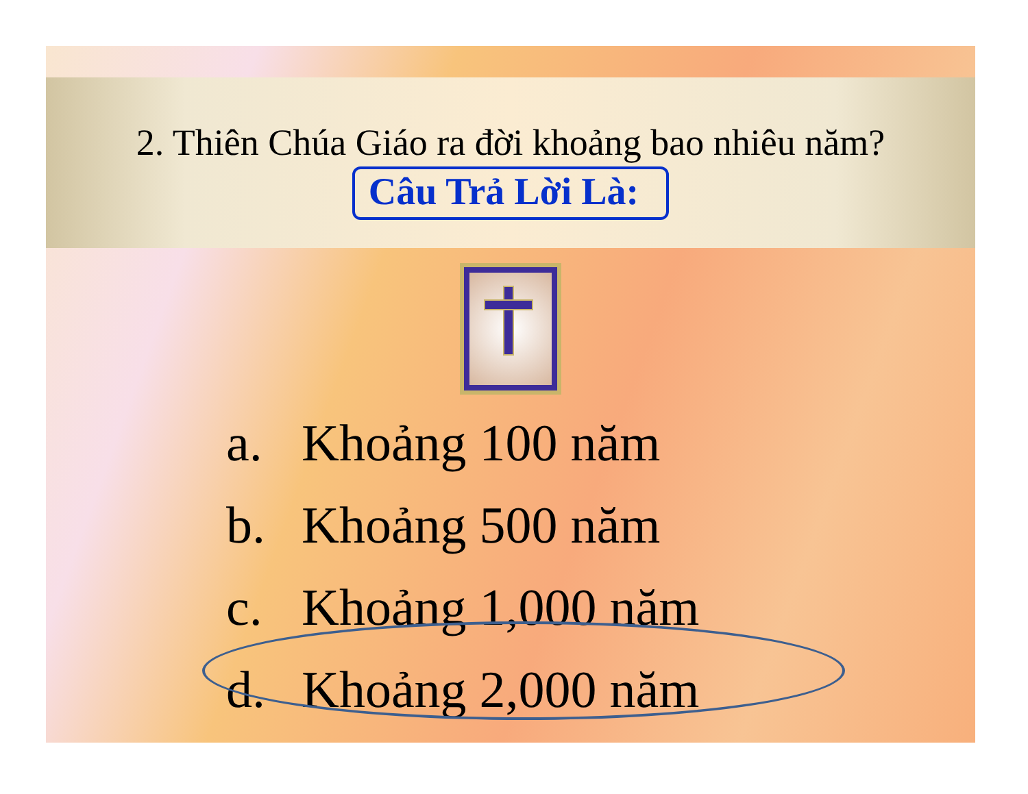2. Thiên Chúa Giáo ra đời khoảng bao nhiêu năm?
Câu Trả Lời Là:
a. Khoảng 100 năm
b. Khoảng 500 năm
c. Khoảng 1,000 năm
d. Khoảng 2,000 năm